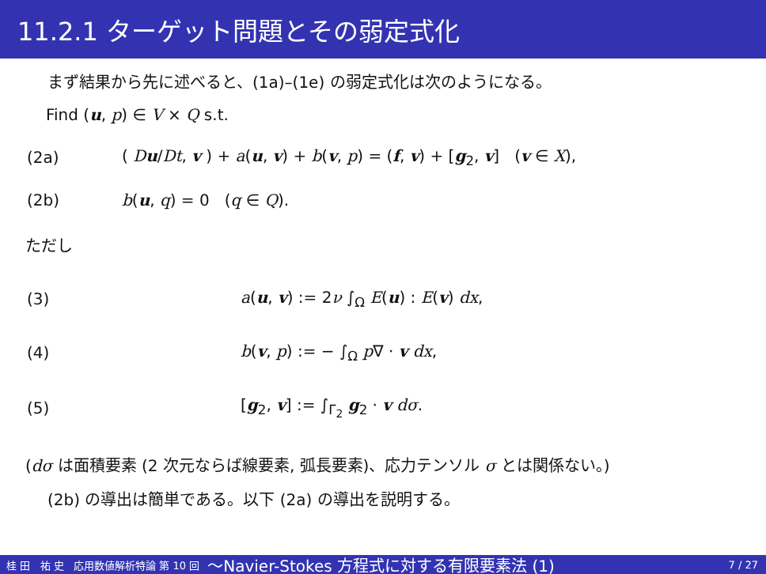11.2.1 ターゲット問題とその弱定式化
まず結果から先に述べると、(1a)–(1e) の弱定式化は次のようになる。
Find (u, p) ∈ V × Q s.t.
(2a) ( Du/Dt, v ) + a(u, v) + b(v, p) = (f, v) + [g<sub>2</sub>, v] (v ∈ X),
(2b) b(u, q) = 0 (q ∈ Q).
ただし
(3) a(u, v) := 2ν ∫<sub>Ω</sub> E(u) : E(v) dx,
(4) b(v, p) := − ∫<sub>Ω</sub> p∇ · v dx,
(5) [g<sub>2</sub>, v] := ∫<sub>Γ<sub>2</sub></sub> g<sub>2</sub> · v dσ.
(dσ は面積要素 (2 次元ならば線要素, 弧長要素)、応力テンソル σ とは関係ない。)
(2b) の導出は簡単である。以下 (2a) の導出を説明する。
桂 田　祐 史 応用数値解析特論 第 10 回 〜Navier-Stokes 方程式に対する有限要素法 (1) 7 / 27